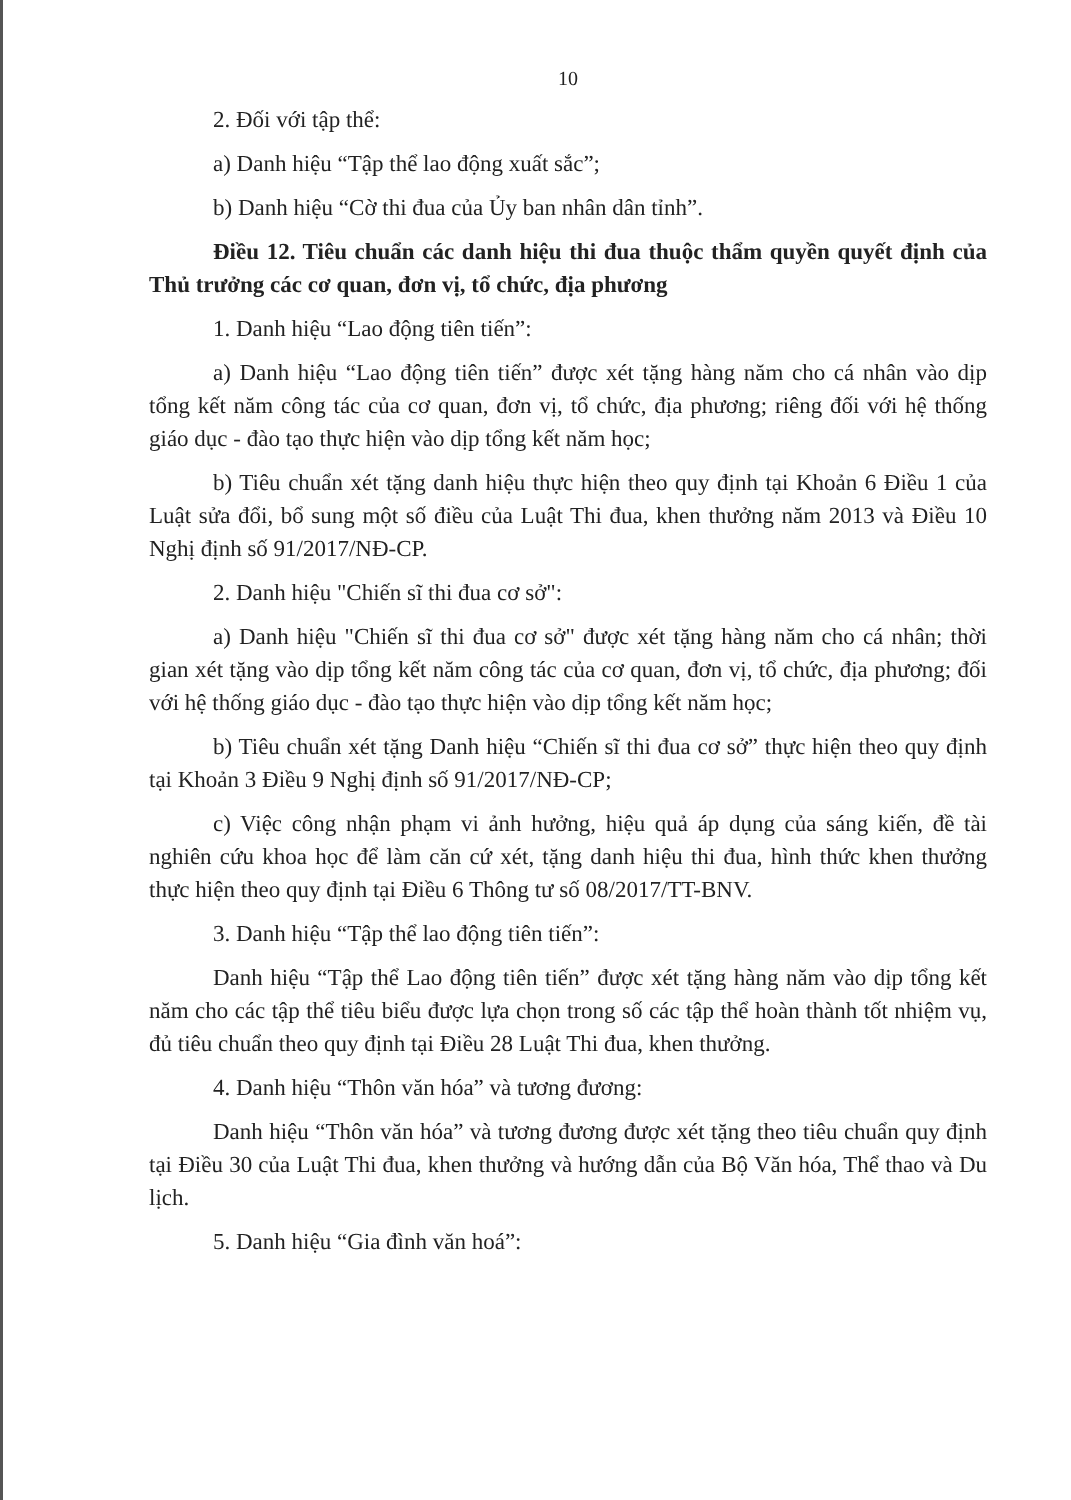10
2. Đối với tập thể:
a) Danh hiệu “Tập thể lao động xuất sắc”;
b) Danh hiệu “Cờ thi đua của Ủy ban nhân dân tỉnh”.
Điều 12. Tiêu chuẩn các danh hiệu thi đua thuộc thẩm quyền quyết định của Thủ trưởng các cơ quan, đơn vị, tổ chức, địa phương
1. Danh hiệu “Lao động tiên tiến”:
a) Danh hiệu “Lao động tiên tiến” được xét tặng hàng năm cho cá nhân vào dịp tổng kết năm công tác của cơ quan, đơn vị, tổ chức, địa phương; riêng đối với hệ thống giáo dục - đào tạo thực hiện vào dịp tổng kết năm học;
b) Tiêu chuẩn xét tặng danh hiệu thực hiện theo quy định tại Khoản 6 Điều 1 của Luật sửa đổi, bổ sung một số điều của Luật Thi đua, khen thưởng năm 2013 và Điều 10 Nghị định số 91/2017/NĐ-CP.
2. Danh hiệu "Chiến sĩ thi đua cơ sở":
a) Danh hiệu "Chiến sĩ thi đua cơ sở" được xét tặng hàng năm cho cá nhân; thời gian xét tặng vào dịp tổng kết năm công tác của cơ quan, đơn vị, tổ chức, địa phương; đối với hệ thống giáo dục - đào tạo thực hiện vào dịp tổng kết năm học;
b) Tiêu chuẩn xét tặng Danh hiệu “Chiến sĩ thi đua cơ sở” thực hiện theo quy định tại Khoản 3 Điều 9 Nghị định số 91/2017/NĐ-CP;
c) Việc công nhận phạm vi ảnh hưởng, hiệu quả áp dụng của sáng kiến, đề tài nghiên cứu khoa học để làm căn cứ xét, tặng danh hiệu thi đua, hình thức khen thưởng thực hiện theo quy định tại Điều 6 Thông tư số 08/2017/TT-BNV.
3. Danh hiệu “Tập thể lao động tiên tiến”:
Danh hiệu “Tập thể Lao động tiên tiến” được xét tặng hàng năm vào dịp tổng kết năm cho các tập thể tiêu biểu được lựa chọn trong số các tập thể hoàn thành tốt nhiệm vụ, đủ tiêu chuẩn theo quy định tại Điều 28 Luật Thi đua, khen thưởng.
4. Danh hiệu “Thôn văn hóa” và tương đương:
Danh hiệu “Thôn văn hóa” và tương đương được xét tặng theo tiêu chuẩn quy định tại Điều 30 của Luật Thi đua, khen thưởng và hướng dẫn của Bộ Văn hóa, Thể thao và Du lịch.
5. Danh hiệu “Gia đình văn hoá”: